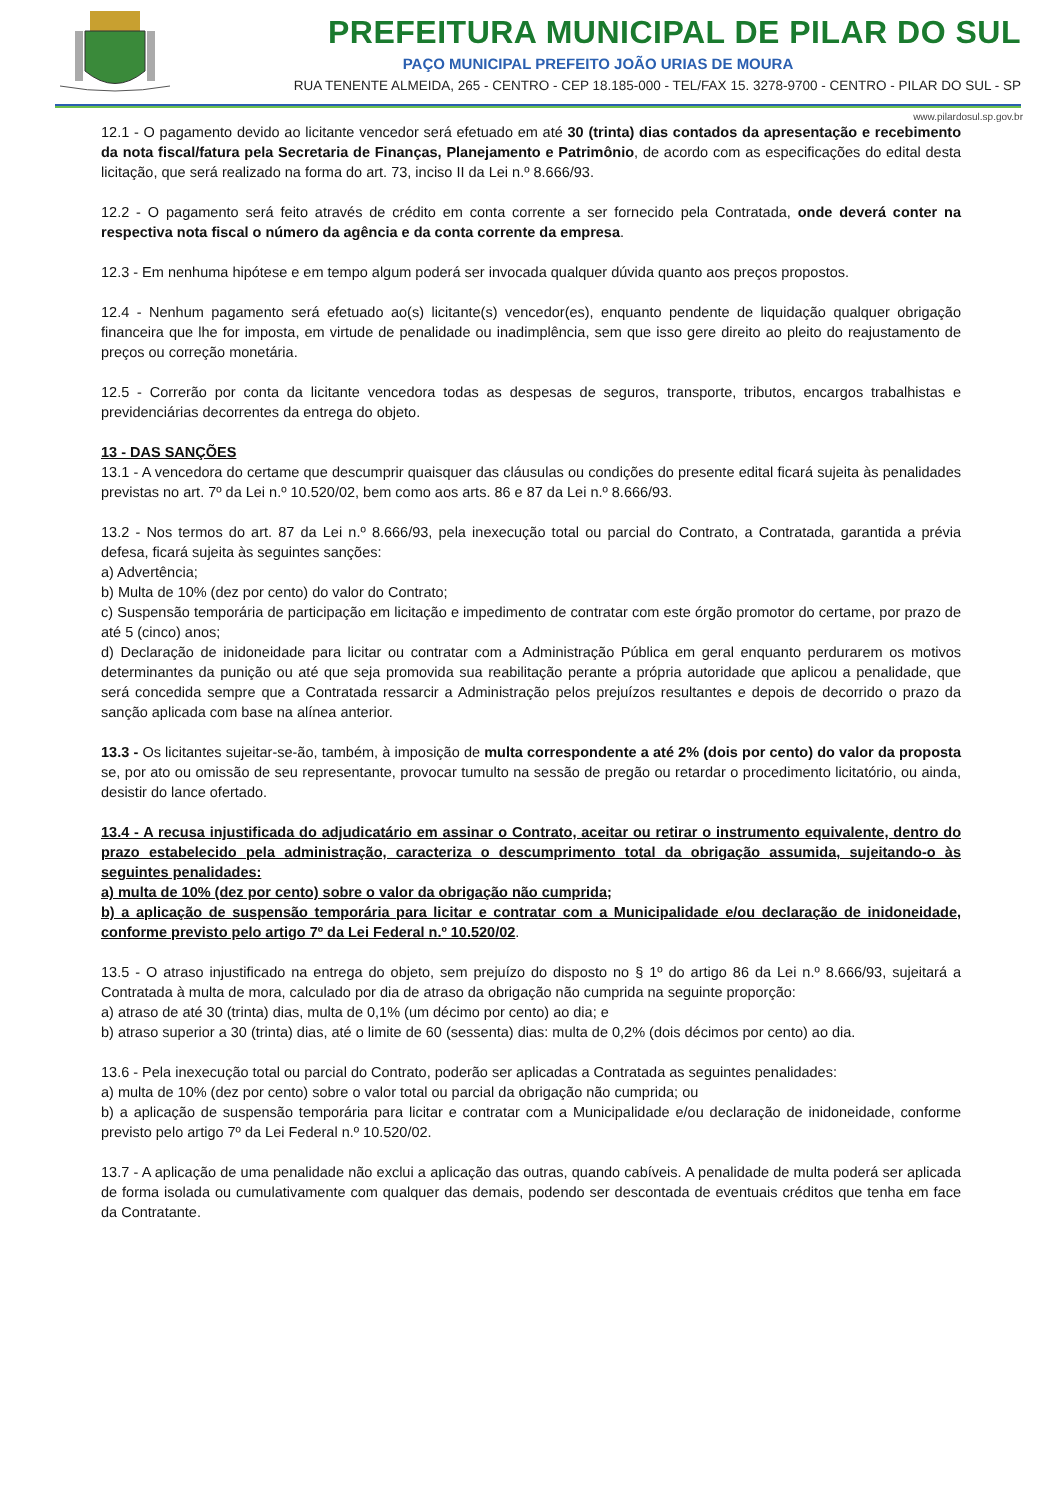PREFEITURA MUNICIPAL DE PILAR DO SUL
PAÇO MUNICIPAL PREFEITO JOÃO URIAS DE MOURA
RUA TENENTE ALMEIDA, 265 - CENTRO - CEP 18.185-000 - TEL/FAX 15. 3278-9700 - CENTRO - PILAR DO SUL - SP
www.pilardosul.sp.gov.br
12.1 - O pagamento devido ao licitante vencedor será efetuado em até 30 (trinta) dias contados da apresentação e recebimento da nota fiscal/fatura pela Secretaria de Finanças, Planejamento e Patrimônio, de acordo com as especificações do edital desta licitação, que será realizado na forma do art. 73, inciso II da Lei n.º 8.666/93.
12.2 - O pagamento será feito através de crédito em conta corrente a ser fornecido pela Contratada, onde deverá conter na respectiva nota fiscal o número da agência e da conta corrente da empresa.
12.3 - Em nenhuma hipótese e em tempo algum poderá ser invocada qualquer dúvida quanto aos preços propostos.
12.4 - Nenhum pagamento será efetuado ao(s) licitante(s) vencedor(es), enquanto pendente de liquidação qualquer obrigação financeira que lhe for imposta, em virtude de penalidade ou inadimplência, sem que isso gere direito ao pleito do reajustamento de preços ou correção monetária.
12.5 - Correrão por conta da licitante vencedora todas as despesas de seguros, transporte, tributos, encargos trabalhistas e previdenciárias decorrentes da entrega do objeto.
13 - DAS SANÇÕES
13.1 - A vencedora do certame que descumprir quaisquer das cláusulas ou condições do presente edital ficará sujeita às penalidades previstas no art. 7º da Lei n.º 10.520/02, bem como aos arts. 86 e 87 da Lei n.º 8.666/93.
13.2 - Nos termos do art. 87 da Lei n.º 8.666/93, pela inexecução total ou parcial do Contrato, a Contratada, garantida a prévia defesa, ficará sujeita às seguintes sanções:
a) Advertência;
b) Multa de 10% (dez por cento) do valor do Contrato;
c) Suspensão temporária de participação em licitação e impedimento de contratar com este órgão promotor do certame, por prazo de até 5 (cinco) anos;
d) Declaração de inidoneidade para licitar ou contratar com a Administração Pública em geral enquanto perdurarem os motivos determinantes da punição ou até que seja promovida sua reabilitação perante a própria autoridade que aplicou a penalidade, que será concedida sempre que a Contratada ressarcir a Administração pelos prejuízos resultantes e depois de decorrido o prazo da sanção aplicada com base na alínea anterior.
13.3 - Os licitantes sujeitar-se-ão, também, à imposição de multa correspondente a até 2% (dois por cento) do valor da proposta se, por ato ou omissão de seu representante, provocar tumulto na sessão de pregão ou retardar o procedimento licitatório, ou ainda, desistir do lance ofertado.
13.4 - A recusa injustificada do adjudicatário em assinar o Contrato, aceitar ou retirar o instrumento equivalente, dentro do prazo estabelecido pela administração, caracteriza o descumprimento total da obrigação assumida, sujeitando-o às seguintes penalidades:
a) multa de 10% (dez por cento) sobre o valor da obrigação não cumprida;
b) a aplicação de suspensão temporária para licitar e contratar com a Municipalidade e/ou declaração de inidoneidade, conforme previsto pelo artigo 7º da Lei Federal n.º 10.520/02.
13.5 - O atraso injustificado na entrega do objeto, sem prejuízo do disposto no § 1º do artigo 86 da Lei n.º 8.666/93, sujeitará a Contratada à multa de mora, calculado por dia de atraso da obrigação não cumprida na seguinte proporção:
a) atraso de até 30 (trinta) dias, multa de 0,1% (um décimo por cento) ao dia; e
b) atraso superior a 30 (trinta) dias, até o limite de 60 (sessenta) dias: multa de 0,2% (dois décimos por cento) ao dia.
13.6 - Pela inexecução total ou parcial do Contrato, poderão ser aplicadas a Contratada as seguintes penalidades:
a) multa de 10% (dez por cento) sobre o valor total ou parcial da obrigação não cumprida; ou
b) a aplicação de suspensão temporária para licitar e contratar com a Municipalidade e/ou declaração de inidoneidade, conforme previsto pelo artigo 7º da Lei Federal n.º 10.520/02.
13.7 - A aplicação de uma penalidade não exclui a aplicação das outras, quando cabíveis. A penalidade de multa poderá ser aplicada de forma isolada ou cumulativamente com qualquer das demais, podendo ser descontada de eventuais créditos que tenha em face da Contratante.